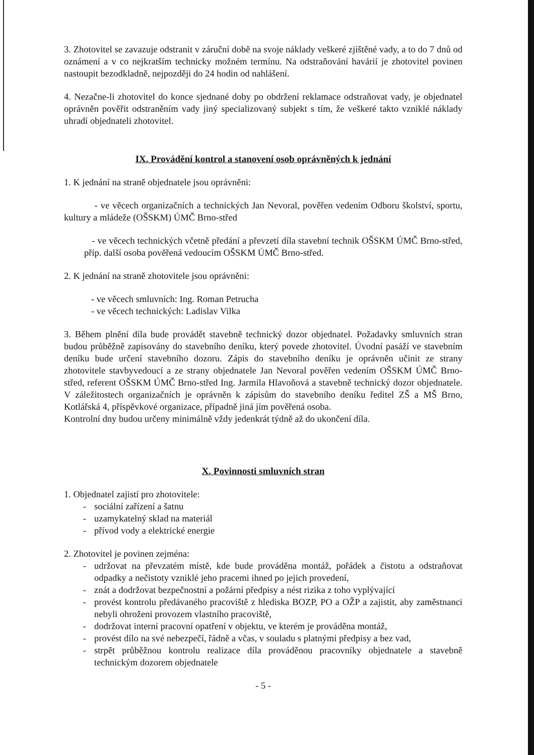3. Zhotovitel se zavazuje odstranit v záruční době na svoje náklady veškeré zjištěné vady, a to do 7 dnů od oznámení a v co nejkratším technicky možném termínu. Na odstraňování havárií je zhotovitel povinen nastoupit bezodkladně, nejpozději do 24 hodin od nahlášení.
4. Nezačne-li zhotovitel do konce sjednané doby po obdržení reklamace odstraňovat vady, je objednatel oprávněn pověřit odstraněním vady jiný specializovaný subjekt s tím, že veškeré takto vzniklé náklady uhradí objednateli zhotovitel.
IX. Provádění kontrol a stanovení osob oprávněných k jednání
1. K jednání na straně objednatele jsou oprávněni:
- ve věcech organizačních a technických Jan Nevoral, pověřen vedením Odboru školství, sportu, kultury a mládeže (OŠSKM) ÚMČ Brno-střed
- ve věcech technických včetně předání a převzetí díla stavební technik OŠSKM ÚMČ Brno-střed, příp. další osoba pověřená vedoucím OŠSKM ÚMČ Brno-střed.
2. K jednání na straně zhotovitele jsou oprávněni:
- ve věcech smluvních: Ing. Roman Petrucha
- ve věcech technických: Ladislav Vilka
3. Během plnění díla bude provádět stavebně technický dozor objednatel. Požadavky smluvních stran budou průběžně zapisovány do stavebního deníku, který povede zhotovitel. Úvodní pasáží ve stavebním deníku bude určení stavebního dozoru. Zápis do stavebního deníku je oprávněn učinit ze strany zhotovitele stavbyvedoucí a ze strany objednatele Jan Nevoral pověřen vedením OŠSKM ÚMČ Brno-střed, referent OŠSKM ÚMČ Brno-střed Ing. Jarmila Hlavoňová a stavebně technický dozor objednatele. V záležitostech organizačních je oprávněn k zápisům do stavebního deníku ředitel ZŠ a MŠ Brno, Kotlářská 4, příspěvkové organizace, případně jiná jím pověřená osoba.
Kontrolní dny budou určeny minimálně vždy jedenkrát týdně až do ukončení díla.
X. Povinnosti smluvních stran
1. Objednatel zajistí pro zhotovitele:
- sociální zařízení a šatnu
- uzamykatelný sklad na materiál
- přívod vody a elektrické energie
2. Zhotovitel je povinen zejména:
- udržovat na převzatém místě, kde bude prováděna montáž, pořádek a čistotu a odstraňovat odpadky a nečistoty vzniklé jeho pracemi ihned po jejich provedení,
- znát a dodržovat bezpečnostní a požární předpisy a nést rizika z toho vyplývající
- provést kontrolu předávaného pracoviště z hlediska BOZP, PO a OŽP a zajistit, aby zaměstnanci nebyli ohroženi provozem vlastního pracoviště,
- dodržovat interní pracovní opatření v objektu, ve kterém je prováděna montáž,
- provést dílo na své nebezpečí, řádně a včas, v souladu s platnými předpisy a bez vad,
- strpět průběžnou kontrolu realizace díla prováděnou pracovníky objednatele a stavebně technickým dozorem objednatele
- 5 -